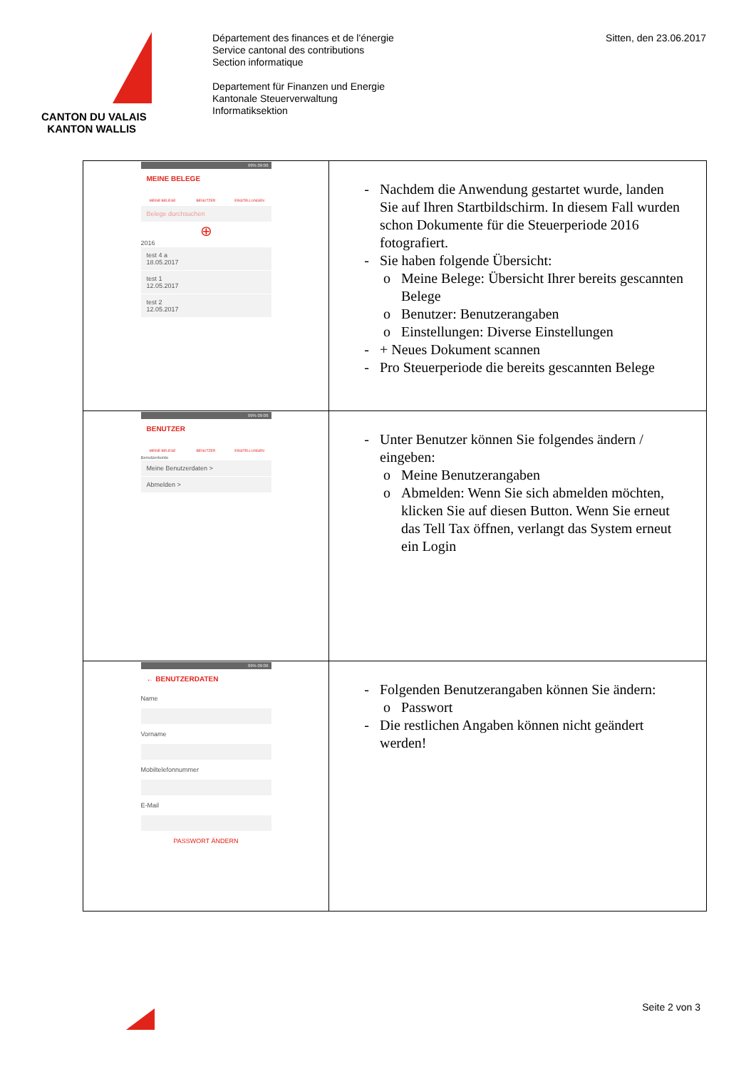CANTON DU VALAIS
KANTON WALLIS
Département des finances et de l'énergie
Service cantonal des contributions
Section informatique
Departement für Finanzen und Energie
Kantonale Steuerverwaltung
Informatiksektion
Sitten, den 23.06.2017
| 99% 09:06 MEINE BELEGE MEINE BELEGE BENUTZER EINSTELLUNGEN Belege durchsuchen ⊕ 2016 test 4 a 18.05.2017 test 1 12.05.2017 test 2 12.05.2017 | Nachdem die Anwendung gestartet wurde, landen Sie auf Ihren Startbildschirm. In diesem Fall wurden schon Dokumente für die Steuerperiode 2016 fotografiert. Sie haben folgende Übersicht: Meine Belege: Übersicht Ihrer bereits gescannten Belege Benutzer: Benutzerangaben Einstellungen: Diverse Einstellungen + Neues Dokument scannen Pro Steuerperiode die bereits gescannten Belege |
| 99% 09:06 BENUTZER MEINE BELEGE BENUTZER EINSTELLUNGEN Benutzerkonto Meine Benutzerdaten > Abmelden > | Unter Benutzer können Sie folgendes ändern / eingeben: Meine Benutzerangaben Abmelden: Wenn Sie sich abmelden möchten, klicken Sie auf diesen Button. Wenn Sie erneut das Tell Tax öffnen, verlangt das System erneut ein Login |
| 99% 09:06 ← BENUTZERDATEN Name Vorname Mobiltelefonnummer E-Mail PASSWORT ÄNDERN | Folgenden Benutzerangaben können Sie ändern: Passwort Die restlichen Angaben können nicht geändert werden! |
Seite 2 von 3